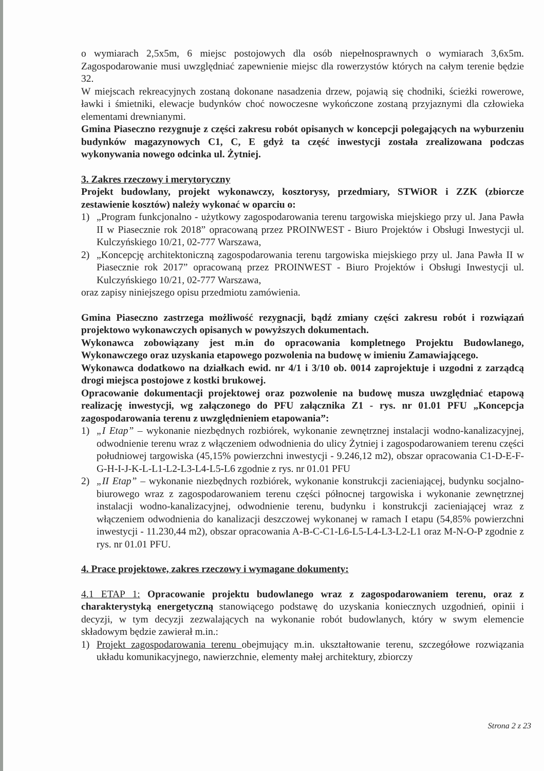o wymiarach 2,5x5m, 6 miejsc postojowych dla osób niepełnosprawnych o wymiarach 3,6x5m. Zagospodarowanie musi uwzględniać zapewnienie miejsc dla rowerzystów których na całym terenie będzie 32.
W miejscach rekreacyjnych zostaną dokonane nasadzenia drzew, pojawią się chodniki, ścieżki rowerowe, ławki i śmietniki, elewacje budynków choć nowoczesne wykończone zostaną przyjaznymi dla człowieka elementami drewnianymi.
Gmina Piaseczno rezygnuje z części zakresu robót opisanych w koncepcji polegających na wyburzeniu budynków magazynowych C1, C, E gdyż ta część inwestycji została zrealizowana podczas wykonywania nowego odcinka ul. Żytniej.
3. Zakres rzeczowy i merytoryczny
Projekt budowlany, projekt wykonawczy, kosztorysy, przedmiary, STWiOR i ZZK (zbiorcze zestawienie kosztów) należy wykonać w oparciu o:
1) „Program funkcjonalno - użytkowy zagospodarowania terenu targowiska miejskiego przy ul. Jana Pawła II w Piasecznie rok 2018” opracowaną przez PROINWEST - Biuro Projektów i Obsługi Inwestycji ul. Kulczyńskiego 10/21, 02-777 Warszawa,
2) „Koncepcję architektoniczną zagospodarowania terenu targowiska miejskiego przy ul. Jana Pawła II w Piasecznie rok 2017” opracowaną przez PROINWEST - Biuro Projektów i Obsługi Inwestycji ul. Kulczyńskiego 10/21, 02-777 Warszawa,
oraz zapisy niniejszego opisu przedmiotu zamówienia.
Gmina Piaseczno zastrzega możliwość rezygnacji, bądź zmiany części zakresu robót i rozwiązań projektowo wykonawczych opisanych w powyższych dokumentach.
Wykonawca zobowiązany jest m.in do opracowania kompletnego Projektu Budowlanego, Wykonawczego oraz uzyskania etapowego pozwolenia na budowę w imieniu Zamawiającego.
Wykonawca dodatkowo na działkach ewid. nr 4/1 i 3/10 ob. 0014 zaprojektuje i uzgodni z zarządcą drogi miejsca postojowe z kostki brukowej.
Opracowanie dokumentacji projektowej oraz pozwolenie na budowę musza uwzględniać etapową realizację inwestycji, wg załączonego do PFU załącznika Z1 - rys. nr 01.01 PFU „Koncepcja zagospodarowania terenu z uwzględnieniem etapowania”:
1) „I Etap” – wykonanie niezbędnych rozbiórek, wykonanie zewnętrznej instalacji wodno-kanalizacyjnej, odwodnienie terenu wraz z włączeniem odwodnienia do ulicy Żytniej i zagospodarowaniem terenu części południowej targowiska (45,15% powierzchni inwestycji - 9.246,12 m2), obszar opracowania C1-D-E-F-G-H-I-J-K-L-L1-L2-L3-L4-L5-L6 zgodnie z rys. nr 01.01 PFU
2) „II Etap” – wykonanie niezbędnych rozbiórek, wykonanie konstrukcji zacieniającej, budynku socjalno-biurowego wraz z zagospodarowaniem terenu części północnej targowiska i wykonanie zewnętrznej instalacji wodno-kanalizacyjnej, odwodnienie terenu, budynku i konstrukcji zacieniającej wraz z włączeniem odwodnienia do kanalizacji deszczowej wykonanej w ramach I etapu (54,85% powierzchni inwestycji - 11.230,44 m2), obszar opracowania A-B-C-C1-L6-L5-L4-L3-L2-L1 oraz M-N-O-P zgodnie z rys. nr 01.01 PFU.
4. Prace projektowe, zakres rzeczowy i wymagane dokumenty:
4.1 ETAP 1: Opracowanie projektu budowlanego wraz z zagospodarowaniem terenu, oraz z charakterystyką energetyczną stanowiącego podstawę do uzyskania koniecznych uzgodnień, opinii i decyzji, w tym decyzji zezwalających na wykonanie robót budowlanych, który w swym elemencie składowym będzie zawierał m.in.:
1) Projekt zagospodarowania terenu obejmujący m.in. ukształtowanie terenu, szczegółowe rozwiązania układu komunikacyjnego, nawierzchnie, elementy małej architektury, zbiorczy
Strona 2 z 23